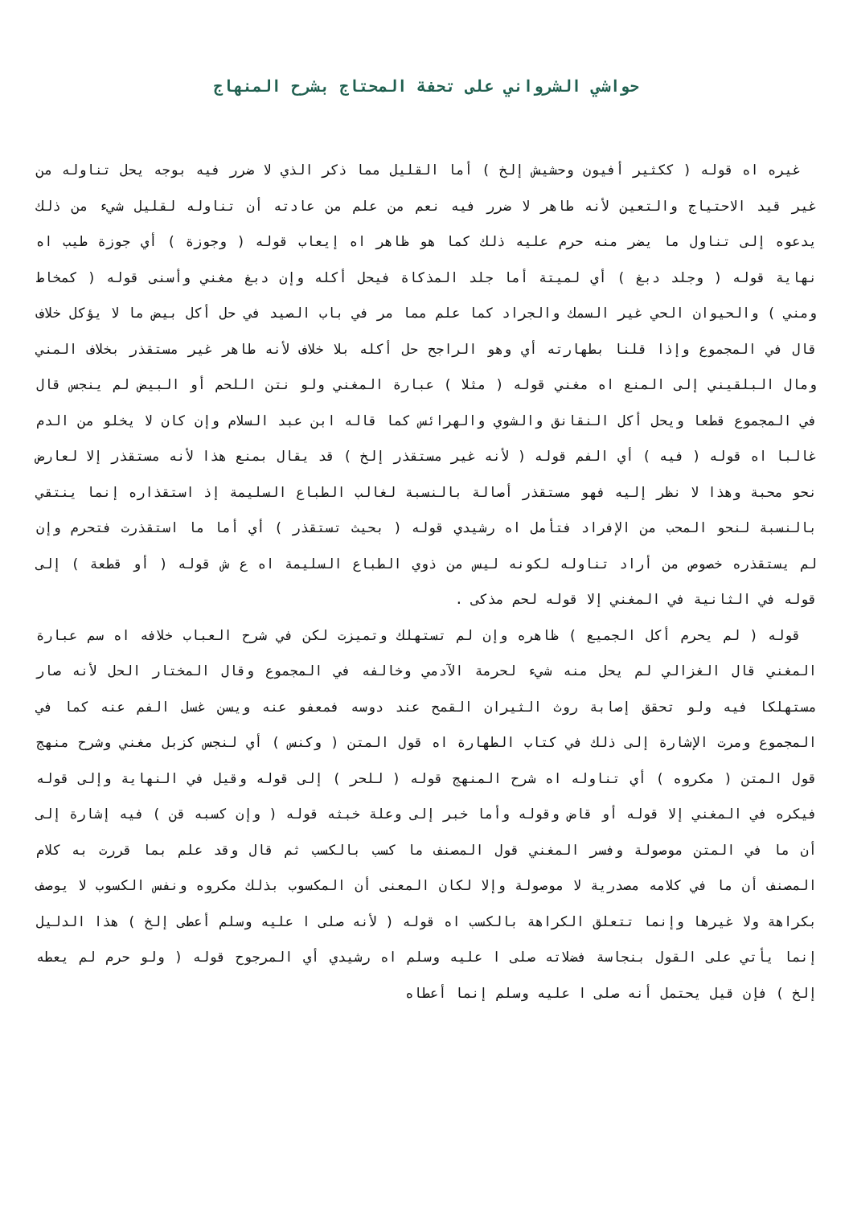حواشي الشرواني على تحفة المحتاج بشرح المنهاج
غيره اه قوله ( ككثير أفيون وحشيش إلخ ) أما القليل مما ذكر الذي لا ضرر فيه بوجه يحل تناوله من غير قيد الاحتياج والتعين لأنه طاهر لا ضرر فيه نعم من علم من عادته أن تناوله لقليل شيء من ذلك يدعوه إلى تناول ما يضر منه حرم عليه ذلك كما هو ظاهر اه إيعاب قوله ( وجوزة ) أي جوزة طيب اه نهاية قوله ( وجلد دبغ ) أي لميتة أما جلد المذكاة فيحل أكله وإن دبغ مغني وأسنى قوله ( كمخاط ومني ) والحيوان الحي غير السمك والجراد كما علم مما مر في باب الصيد في حل أكل بيض ما لا يؤكل خلاف قال في المجموع وإذا قلنا بطهارته أي وهو الراجح حل أكله بلا خلاف لأنه طاهر غير مستقذر بخلاف المني ومال البلقيني إلى المنع اه مغني قوله ( مثلا ) عبارة المغني ولو نتن اللحم أو البيض لم ينجس قال في المجموع قطعا ويحل أكل النقانق والشوي والهرائس كما قاله ابن عبد السلام وإن كان لا يخلو من الدم غالبا اه قوله ( فيه ) أي الفم قوله ( لأنه غير مستقذر إلخ ) قد يقال بمنع هذا لأنه مستقذر إلا لعارض نحو محبة وهذا لا نظر إليه فهو مستقذر أصالة بالنسبة لغالب الطباع السليمة إذ استقذاره إنما ينتقي بالنسبة لنحو المحب من الإفراد فتأمل اه رشيدي قوله ( بحيث تستقذر ) أي أما ما استقذرت فتحرم وإن لم يستقذره خصوص من أراد تناوله لكونه ليس من ذوي الطباع السليمة اه ع ش قوله ( أو قطعة ) إلى قوله في الثانية في المغني إلا قوله لحم مذكى .
قوله ( لم يحرم أكل الجميع ) ظاهره وإن لم تستهلك وتميزت لكن في شرح العباب خلافه اه سم عبارة المغني قال الغزالي لم يحل منه شيء لحرمة الآدمي وخالفه في المجموع وقال المختار الحل لأنه صار مستهلكا فيه ولو تحقق إصابة روث الثيران القمح عند دوسه فمعفو عنه ويسن غسل الفم عنه كما في المجموع ومرت الإشارة إلى ذلك في كتاب الطهارة اه قول المتن ( وكنس ) أي لنجس كزبل مغني وشرح منهج قول المتن ( مكروه ) أي تناوله اه شرح المنهج قوله ( للحر ) إلى قوله وقيل في النهاية وإلى قوله فيكره في المغني إلا قوله أو قاض وقوله وأما خبر إلى وعلة خبثه قوله ( وإن كسبه قن ) فيه إشارة إلى أن ما في المتن موصولة وفسر المغني قول المصنف ما كسب بالكسب ثم قال وقد علم بما قررت به كلام المصنف أن ما في كلامه مصدرية لا موصولة وإلا لكان المعنى أن المكسوب بذلك مكروه ونفس الكسوب لا يوصف بكراهة ولا غيرها وإنما تتعلق الكراهة بالكسب اه قوله ( لأنه صلى ا عليه وسلم أعطى إلخ ) هذا الدليل إنما يأتي على القول بنجاسة فضلاته صلى ا عليه وسلم اه رشيدي أي المرجوح قوله ( ولو حرم لم يعطه إلخ ) فإن قيل يحتمل أنه صلى ا عليه وسلم إنما أعطاه